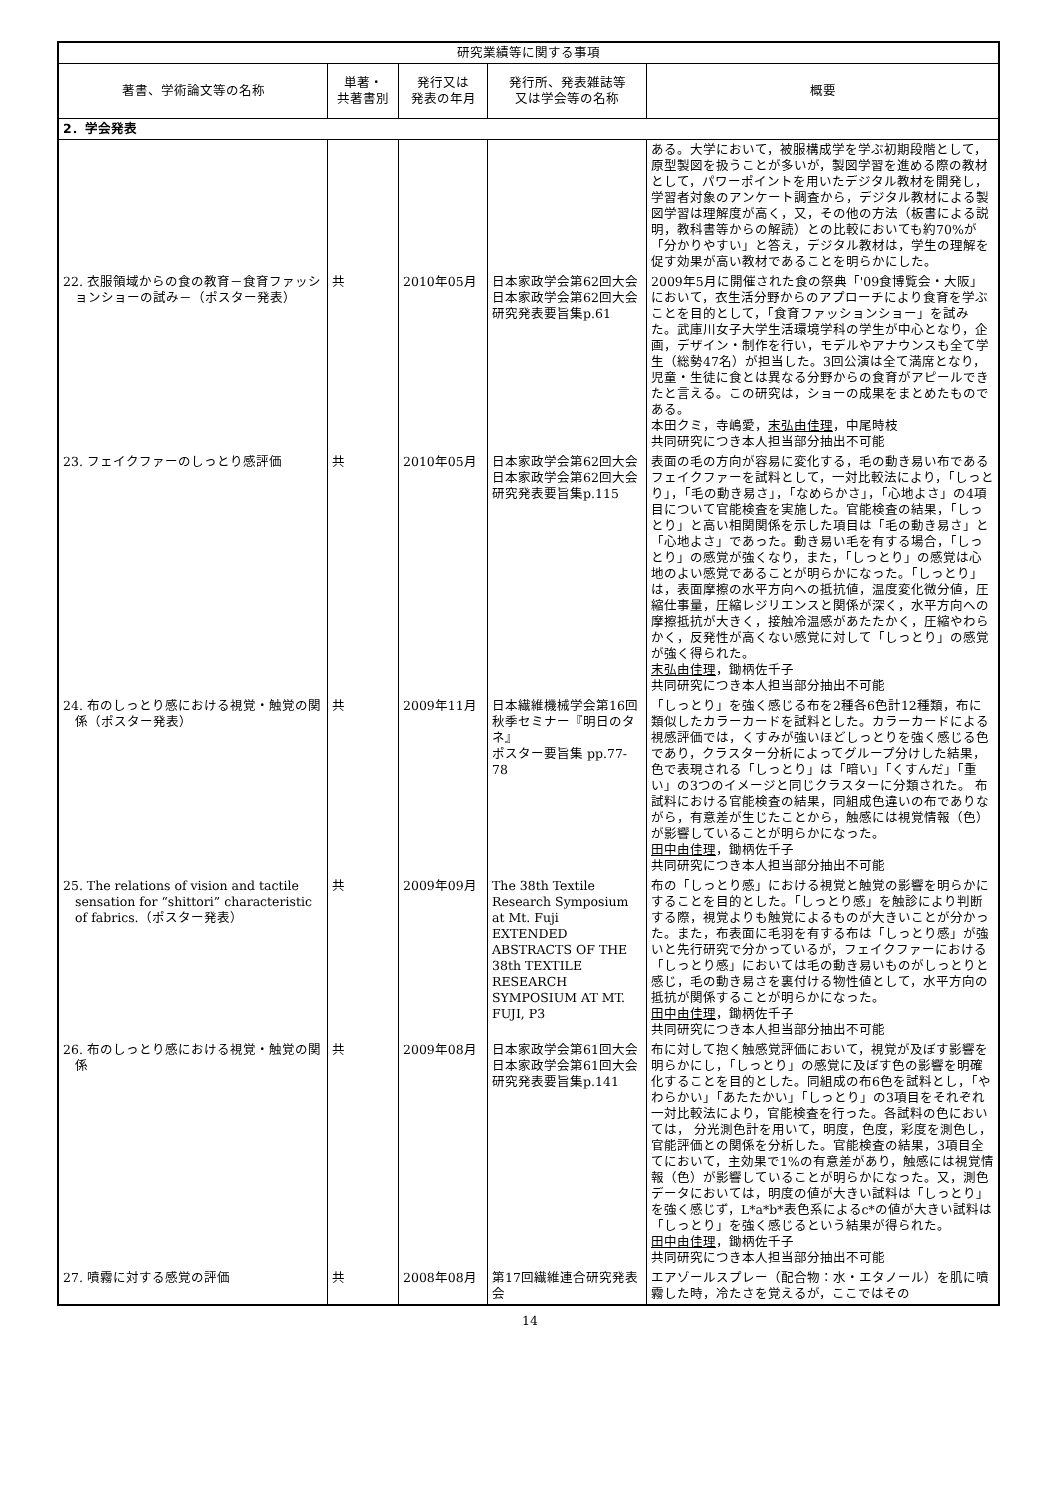| 研究業績等に関する事項 | | | | |
| --- | --- | --- | --- | --- |
| 著書、学術論文等の名称 | 単著・ 共著書別 | 発行又は 発表の年月 | 発行所、発表雑誌等 又は学会等の名称 | 概要 |
| 2．学会発表 | | | | |
| | | | | ある。大学において，被服構成学を学ぶ初期段階として，原型製図を扱うことが多いが，製図学習を進める際の教材として，パワーポイントを用いたデジタル教材を開発し，学習者対象のアンケート調査から，デジタル教材による製図学習は理解度が高く，又，その他の方法（板書による説明，教科書等からの解読）との比較においても約70%が「分かりやすい」と答え，デジタル教材は，学生の理解を促す効果が高い教材であることを明らかにした。 |
| 22. 衣服領域からの食の教育－食育ファッションショーの試み－（ポスター発表） | 共 | 2010年05月 | 日本家政学会第62回大会 日本家政学会第62回大会研究発表要旨集p.61 | 2009年5月に開催された食の祭典「'09食博覧会・大阪」において，衣生活分野からのアプローチにより食育を学ぶことを目的として，「食育ファッションショー」を試みた。武庫川女子大学生活環境学科の学生が中心となり，企画，デザイン・制作を行い，モデルやアナウンスも全て学生（総勢47名）が担当した。3回公演は全て満席となり，児童・生徒に食とは異なる分野からの食育がアピールできたと言える。この研究は，ショーの成果をまとめたものである。 本田クミ，寺嶋愛， 末弘由佳理 ，中尾時枝 共同研究につき本人担当部分抽出不可能 |
| 23. フェイクファーのしっとり感評価 | 共 | 2010年05月 | 日本家政学会第62回大会 日本家政学会第62回大会研究発表要旨集p.115 | 表面の毛の方向が容易に変化する，毛の動き易い布であるフェイクファーを試料として，一対比較法により，「しっとり」，「毛の動き易さ」，「なめらかさ」，「心地よさ」の4項目について官能検査を実施した。官能検査の結果，「しっとり」と高い相関関係を示した項目は「毛の動き易さ」と「心地よさ」であった。動き易い毛を有する場合，「しっとり」の感覚が強くなり，また，「しっとり」の感覚は心地のよい感覚であることが明らかになった。「しっとり」は，表面摩擦の水平方向への抵抗値，温度変化微分値，圧縮仕事量，圧縮レジリエンスと関係が深く，水平方向への摩擦抵抗が大きく，接触冷温感があたたかく，圧縮やわらかく，反発性が高くない感覚に対して「しっとり」の感覚が強く得られた。 末弘由佳理 ，鋤柄佐千子 共同研究につき本人担当部分抽出不可能 |
| 24. 布のしっとり感における視覚・触覚の関係（ポスター発表） | 共 | 2009年11月 | 日本繊維機械学会第16回秋季セミナー『明日のタネ』 ポスター要旨集 pp.77-78 | 「しっとり」を強く感じる布を2種各6色計12種類，布に類似したカラーカードを試料とした。カラーカードによる視感評価では，くすみが強いほどしっとりを強く感じる色であり，クラスター分析によってグループ分けした結果，色で表現される「しっとり」は「暗い」「くすんだ」「重い」の3つのイメージと同じクラスターに分類された。 布試料における官能検査の結果，同組成色違いの布でありながら，有意差が生じたことから，触感には視覚情報（色）が影響していることが明らかになった。 田中由佳理 ，鋤柄佐千子 共同研究につき本人担当部分抽出不可能 |
| 25. The relations of vision and tactile sensation for “shittori” characteristic of fabrics.（ポスター発表） | 共 | 2009年09月 | The 38th Textile Research Symposium at Mt. Fuji EXTENDED ABSTRACTS OF THE 38th TEXTILE RESEARCH SYMPOSIUM AT MT. FUJI, P3 | 布の「しっとり感」における視覚と触覚の影響を明らかにすることを目的とした。「しっとり感」を触診により判断する際，視覚よりも触覚によるものが大きいことが分かった。また，布表面に毛羽を有する布は「しっとり感」が強いと先行研究で分かっているが，フェイクファーにおける「しっとり感」においては毛の動き易いものがしっとりと感じ，毛の動き易さを裏付ける物性値として，水平方向の抵抗が関係することが明らかになった。 田中由佳理 ，鋤柄佐千子 共同研究につき本人担当部分抽出不可能 |
| 26. 布のしっとり感における視覚・触覚の関係 | 共 | 2009年08月 | 日本家政学会第61回大会 日本家政学会第61回大会研究発表要旨集p.141 | 布に対して抱く触感覚評価において，視覚が及ぼす影響を明らかにし，「しっとり」の感覚に及ぼす色の影響を明確化することを目的とした。同組成の布6色を試料とし，「やわらかい」「あたたかい」「しっとり」の3項目をそれぞれ一対比較法により，官能検査を行った。各試料の色においては， 分光測色計を用いて，明度，色度，彩度を測色し，官能評価との関係を分析した。官能検査の結果，3項目全てにおいて，主効果で1%の有意差があり，触感には視覚情報（色）が影響していることが明らかになった。又，測色データにおいては，明度の値が大きい試料は「しっとり」を強く感じず，L*a*b*表色系によるc*の値が大きい試料は「しっとり」を強く感じるという結果が得られた。 田中由佳理 ，鋤柄佐千子 共同研究につき本人担当部分抽出不可能 |
| 27. 噴霧に対する感覚の評価 | 共 | 2008年08月 | 第17回繊維連合研究発表会 | エアゾールスプレー（配合物：水・エタノール）を肌に噴霧した時，冷たさを覚えるが，ここではその |
14